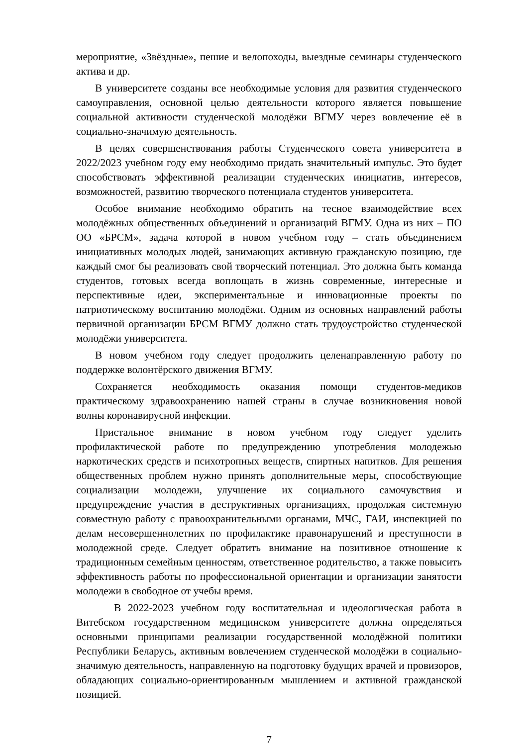мероприятие, «Звёздные», пешие и велопоходы, выездные семинары студенческого актива и др.
В университете созданы все необходимые условия для развития студенческого самоуправления, основной целью деятельности которого является повышение социальной активности студенческой молодёжи ВГМУ через вовлечение её в социально-значимую деятельность.
В целях совершенствования работы Студенческого совета университета в 2022/2023 учебном году ему необходимо придать значительный импульс. Это будет способствовать эффективной реализации студенческих инициатив, интересов, возможностей, развитию творческого потенциала студентов университета.
Особое внимание необходимо обратить на тесное взаимодействие всех молодёжных общественных объединений и организаций ВГМУ. Одна из них – ПО ОО «БРСМ», задача которой в новом учебном году – стать объединением инициативных молодых людей, занимающих активную гражданскую позицию, где каждый смог бы реализовать свой творческий потенциал. Это должна быть команда студентов, готовых всегда воплощать в жизнь современные, интересные и перспективные идеи, экспериментальные и инновационные проекты по патриотическому воспитанию молодёжи. Одним из основных направлений работы первичной организации БРСМ ВГМУ должно стать трудоустройство студенческой молодёжи университета.
В новом учебном году следует продолжить целенаправленную работу по поддержке волонтёрского движения ВГМУ.
Сохраняется необходимость оказания помощи студентов-медиков практическому здравоохранению нашей страны в случае возникновения новой волны коронавирусной инфекции.
Пристальное внимание в новом учебном году следует уделить профилактической работе по предупреждению употребления молодежью наркотических средств и психотропных веществ, спиртных напитков. Для решения общественных проблем нужно принять дополнительные меры, способствующие социализации молодежи, улучшение их социального самочувствия и предупреждение участия в деструктивных организациях, продолжая системную совместную работу с правоохранительными органами, МЧС, ГАИ, инспекцией по делам несовершеннолетних по профилактике правонарушений и преступности в молодежной среде. Следует обратить внимание на позитивное отношение к традиционным семейным ценностям, ответственное родительство, а также повысить эффективность работы по профессиональной ориентации и организации занятости молодежи в свободное от учебы время.
В 2022-2023 учебном году воспитательная и идеологическая работа в Витебском государственном медицинском университете должна определяться основными принципами реализации государственной молодёжной политики Республики Беларусь, активным вовлечением студенческой молодёжи в социально-значимую деятельность, направленную на подготовку будущих врачей и провизоров, обладающих социально-ориентированным мышлением и активной гражданской позицией.
7